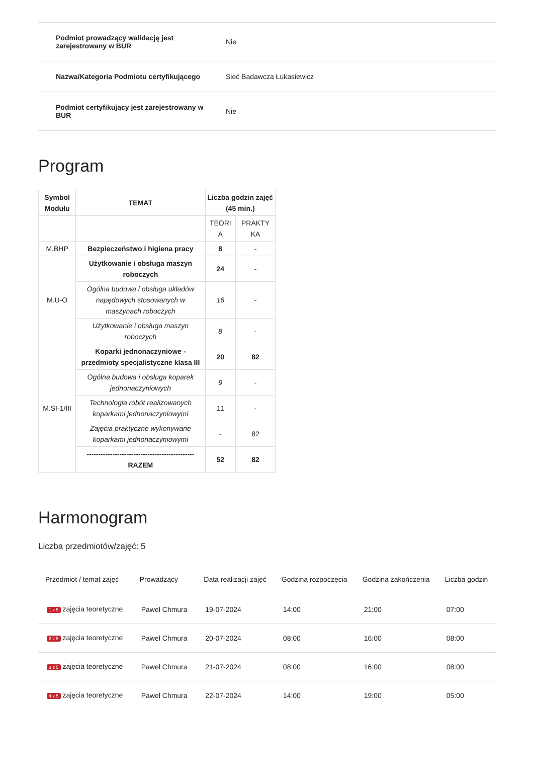| Podmiot prowadzący walidację jest zarejestrowany w BUR | Nie |
| Nazwa/Kategoria Podmiotu certyfikującego | Sieć Badawcza Łukasiewicz |
| Podmiot certyfikujący jest zarejestrowany w BUR | Nie |
Program
| Symbol Modułu | TEMAT | Liczba godzin zajęć (45 min.) | |
| | | TEORI A | PRAKTY KA |
| M.BHP | Bezpieczeństwo i higiena pracy | 8 | - |
| M.U-O | Użytkowanie i obsługa maszyn roboczych | 24 | - |
| | Ogólna budowa i obsługa układów napędowych stosowanych w maszynach roboczych | 16 | - |
| | Użytkowanie i obsługa maszyn roboczych | 8 | - |
| M.SI-1/III | Koparki jednonaczyniowe - przedmioty specjalistyczne klasa III | 20 | 82 |
| | Ogólna budowa i obsługa koparek jednonaczyniowych | 9 | - |
| | Technologia robót realizowanych koparkami jednonaczyniowymi | 11 | - |
| | Zajęcia praktyczne wykonywane koparkami jednonaczyniowymi | - | 82 |
| | ---------------------------------------------- RAZEM | 52 | 82 |
Harmonogram
Liczba przedmiotów/zajęć: 5
| Przedmiot / temat zajęć | Prowadzący | Data realizacji zajęć | Godzina rozpoczęcia | Godzina zakończenia | Liczba godzin |
| --- | --- | --- | --- | --- | --- |
| 1 z 5 zajęcia teoretyczne | Paweł Chmura | 19-07-2024 | 14:00 | 21:00 | 07:00 |
| 2 z 5 zajęcia teoretyczne | Paweł Chmura | 20-07-2024 | 08:00 | 16:00 | 08:00 |
| 3 z 5 zajęcia teoretyczne | Paweł Chmura | 21-07-2024 | 08:00 | 16:00 | 08:00 |
| 4 z 5 zajęcia teoretyczne | Paweł Chmura | 22-07-2024 | 14:00 | 19:00 | 05:00 |